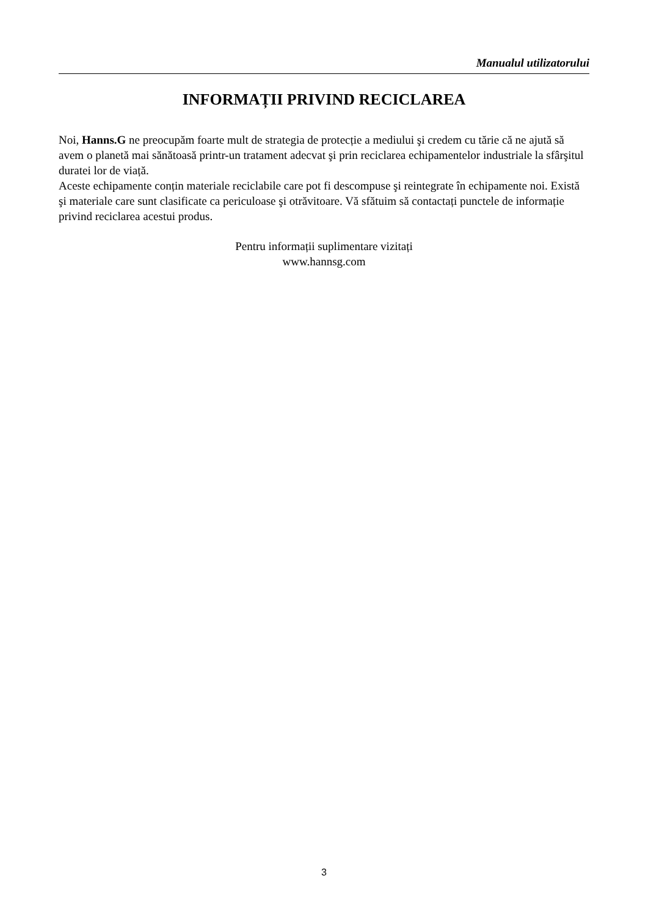Manualul utilizatorului
INFORMAȚII PRIVIND RECICLAREA
Noi, Hanns.G ne preocupăm foarte mult de strategia de protecție a mediului şi credem cu tărie că ne ajută să avem o planetă mai sănătoasă printr-un tratament adecvat şi prin reciclarea echipamentelor industriale la sfârşitul duratei lor de viață.
Aceste echipamente conțin materiale reciclabile care pot fi descompuse şi reintegrate în echipamente noi. Există şi materiale care sunt clasificate ca periculoase şi otrăvitoare. Vă sfătuim să contactați punctele de informație privind reciclarea acestui produs.
Pentru informații suplimentare vizitați
www.hannsg.com
3